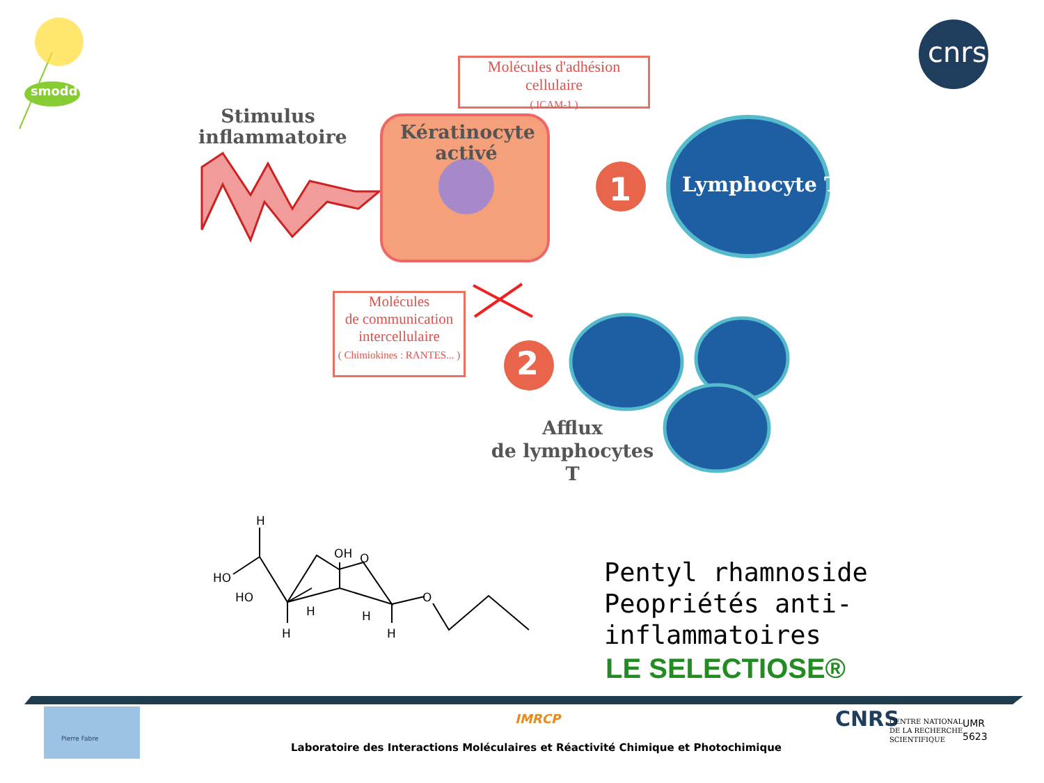Molécules d'adhésion cellulaire
( ICAM-1 )
Stimulus
inflammatoire
Kératinocyte
activé
1 Lymphocyte T
Molécules
de communication
intercellulaire
( Chimiokines : RANTES... )
2
Afflux
de lymphocytes T
smodd
cnrs
H
HO
HO
OH O
O
H H
H H
Pentyl rhamnoside
Peopriétés anti-inflammatoires
LE SELECTIOSE®
Pierre Fabre
IMRCP
Laboratoire des Interactions Moléculaires et Réactivité Chimique et Photochimique
CNRS
CENTRE NATIONAL
DE LA RECHERCHE
SCIENTIFIQUE
UMR
5623